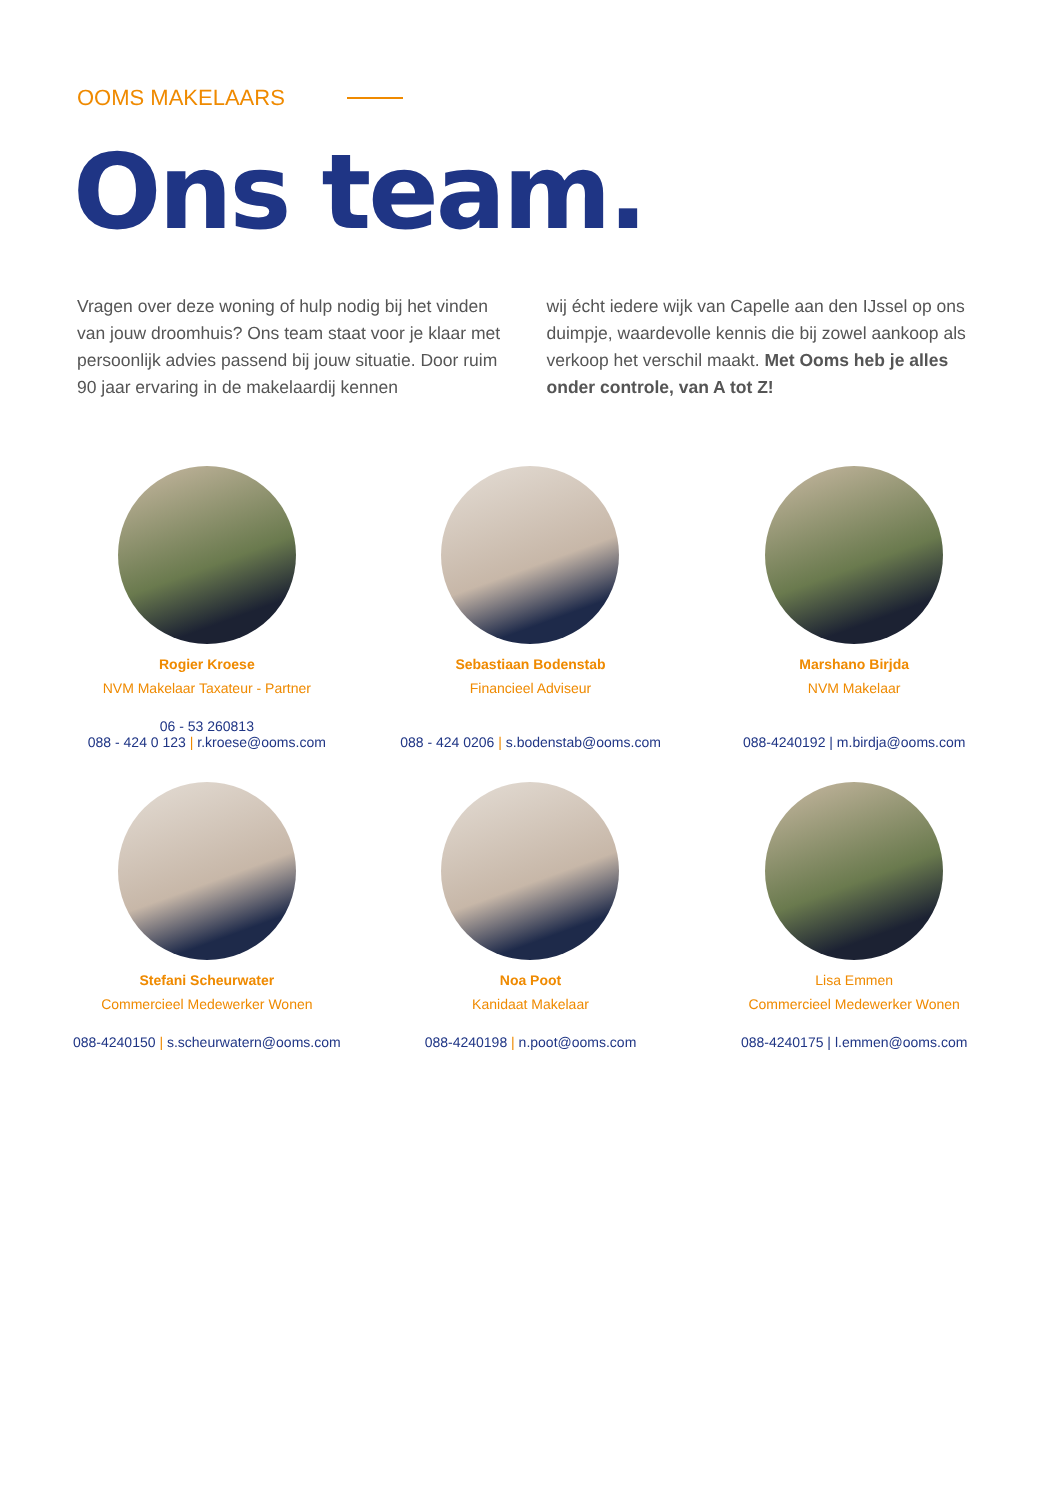OOMS MAKELAARS
Ons team.
Vragen over deze woning of hulp nodig bij het vinden van jouw droomhuis? Ons team staat voor je klaar met persoonlijk advies passend bij jouw situatie. Door ruim 90 jaar ervaring in de makelaardij kennen
wij écht iedere wijk van Capelle aan den IJssel op ons duimpje, waardevolle kennis die bij zowel aankoop als verkoop het verschil maakt. Met Ooms heb je alles onder controle, van A tot Z!
Rogier Kroese
NVM Makelaar Taxateur - Partner
06 - 53 260813
088 - 424 0 123 | r.kroese@ooms.com
Sebastiaan Bodenstab
Financieel Adviseur
088 - 424 0206 | s.bodenstab@ooms.com
Marshano Birjda
NVM Makelaar
088-4240192 | m.birdja@ooms.com
Stefani Scheurwater
Commercieel Medewerker Wonen
088-4240150 | s.scheurwatern@ooms.com
Noa Poot
Kanidaat Makelaar
088-4240198 | n.poot@ooms.com
Lisa Emmen
Commercieel Medewerker Wonen
088-4240175 | l.emmen@ooms.com